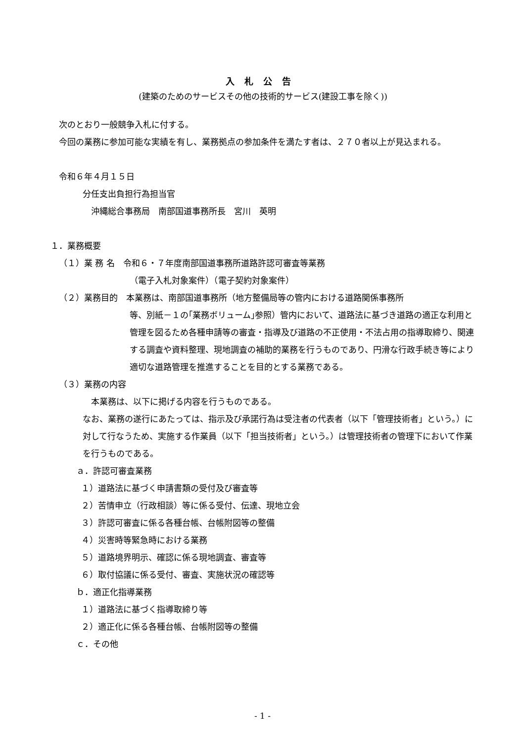入札公告
(建築のためのサービスその他の技術的サービス(建設工事を除く))
次のとおり一般競争入札に付する。
今回の業務に参加可能な実績を有し、業務拠点の参加条件を満たす者は、２７０者以上が見込まれる。
令和６年４月１５日
分任支出負担行為担当官
沖縄総合事務局　南部国道事務所長　宮川　英明
１．業務概要
（１）業 務 名　令和６・７年度南部国道事務所道路許認可審査等業務
（電子入札対象案件）（電子契約対象案件）
（２）業務目的　本業務は、南部国道事務所（地方整備局等の管内における道路関係事務所
等、別紙－１の｢業務ボリューム｣参照）管内において、道路法に基づき道路の適正な利用と管理を図るため各種申請等の審査・指導及び道路の不正使用・不法占用の指導取締り、関連する調査や資料整理、現地調査の補助的業務を行うものであり、円滑な行政手続き等により適切な道路管理を推進することを目的とする業務である。
（３）業務の内容
本業務は、以下に掲げる内容を行うものである。
なお、業務の遂行にあたっては、指示及び承諾行為は受注者の代表者（以下「管理技術者」という。）に対して行なうため、実施する作業員（以下「担当技術者」という。）は管理技術者の管理下において作業を行うものである。
ａ．許認可審査業務
１）道路法に基づく申請書類の受付及び審査等
２）苦情申立（行政相談）等に係る受付、伝達、現地立会
３）許認可審査に係る各種台帳、台帳附図等の整備
４）災害時等緊急時における業務
５）道路境界明示、確認に係る現地調査、審査等
６）取付協議に係る受付、審査、実施状況の確認等
ｂ．適正化指導業務
１）道路法に基づく指導取締り等
２）適正化に係る各種台帳、台帳附図等の整備
ｃ．その他
- 1 -